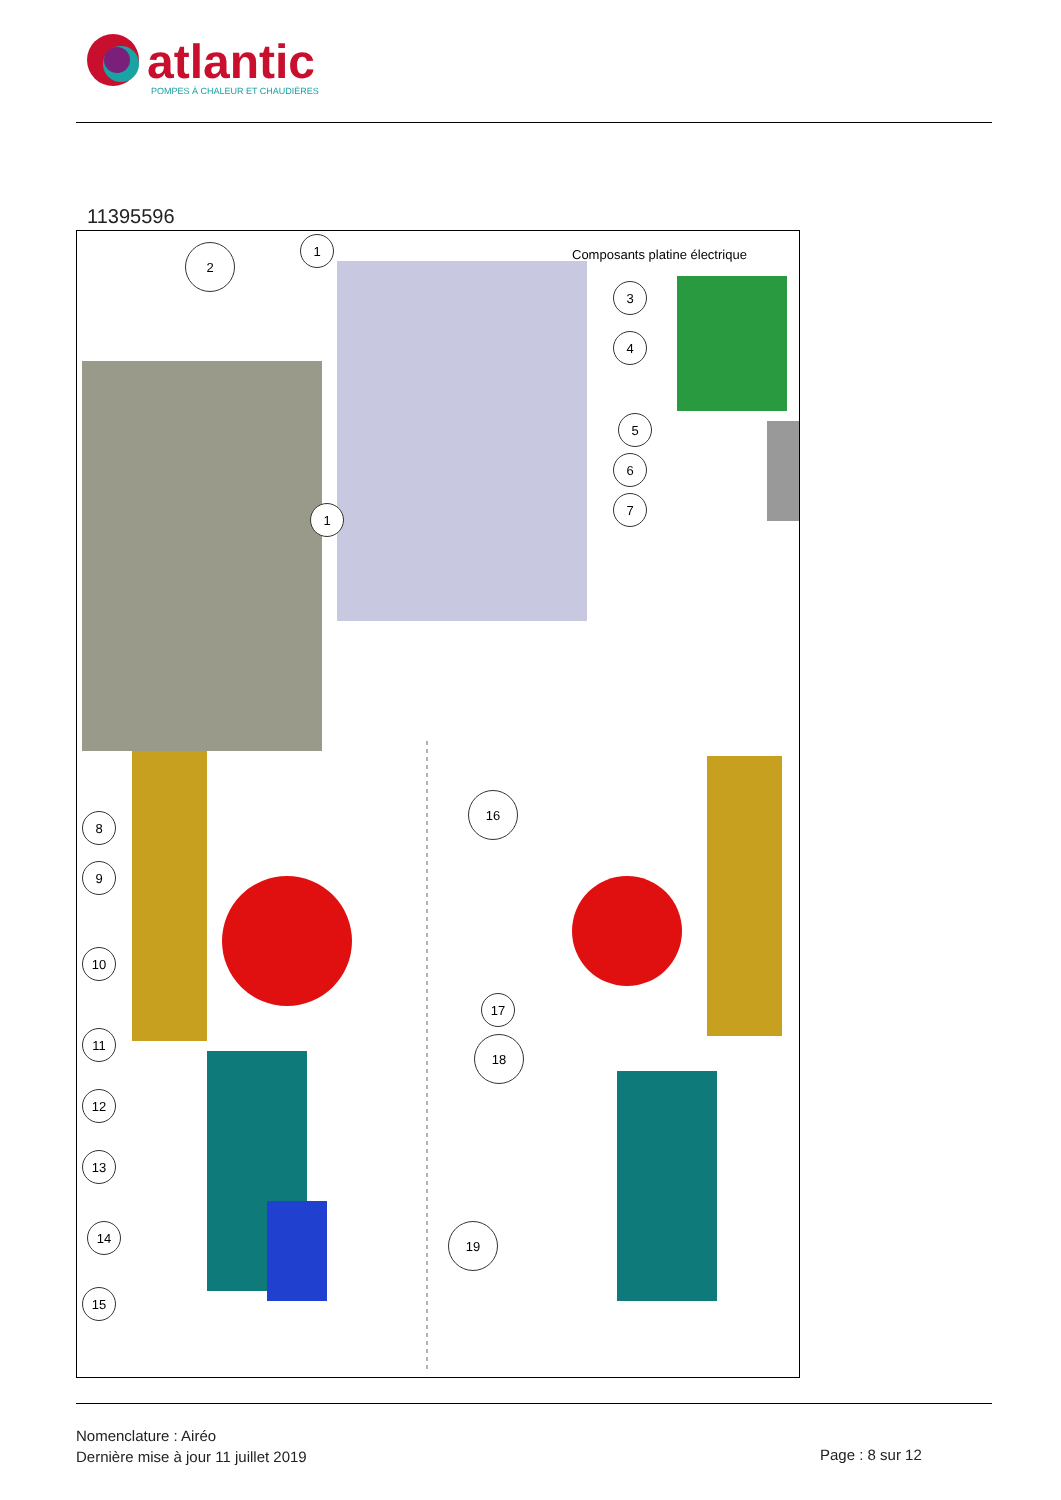atlantic
POMPES À CHALEUR ET CHAUDIÈRES
11395596
Composants platine électrique
1
2
3
4
5
6
7
1
8
9
10
11
12
13
14
15
16
17
18
19
Nomenclature : Airéo
Dernière mise à jour 11 juillet 2019
Page : 8 sur 12